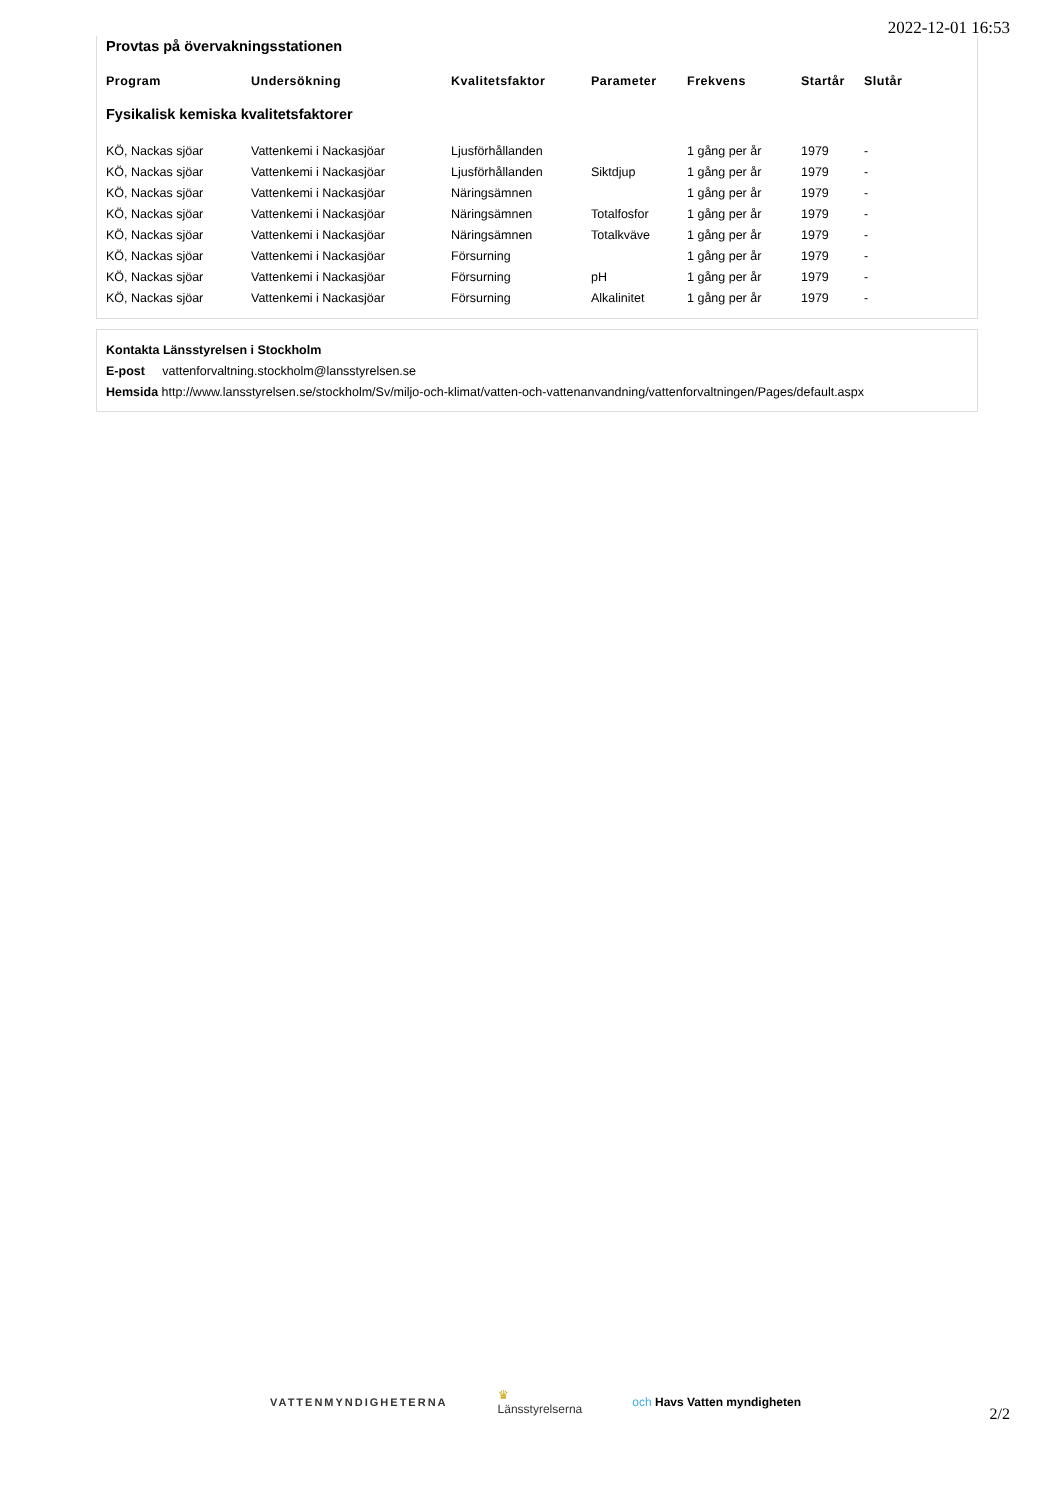2022-12-01 16:53
Provtas på övervakningsstationen
| Program | Undersökning | Kvalitetsfaktor | Parameter | Frekvens | Startår | Slutår |
| --- | --- | --- | --- | --- | --- | --- |
| Fysikalisk kemiska kvalitetsfaktorer | | | | | | |
| KÖ, Nackas sjöar | Vattenkemi i Nackasjöar | Ljusförhållanden | | 1 gång per år | 1979 | - |
| KÖ, Nackas sjöar | Vattenkemi i Nackasjöar | Ljusförhållanden | Siktdjup | 1 gång per år | 1979 | - |
| KÖ, Nackas sjöar | Vattenkemi i Nackasjöar | Näringsämnen | | 1 gång per år | 1979 | - |
| KÖ, Nackas sjöar | Vattenkemi i Nackasjöar | Näringsämnen | Totalfosfor | 1 gång per år | 1979 | - |
| KÖ, Nackas sjöar | Vattenkemi i Nackasjöar | Näringsämnen | Totalkväve | 1 gång per år | 1979 | - |
| KÖ, Nackas sjöar | Vattenkemi i Nackasjöar | Försurning | | 1 gång per år | 1979 | - |
| KÖ, Nackas sjöar | Vattenkemi i Nackasjöar | Försurning | pH | 1 gång per år | 1979 | - |
| KÖ, Nackas sjöar | Vattenkemi i Nackasjöar | Försurning | Alkalinitet | 1 gång per år | 1979 | - |
Kontakta Länsstyrelsen i Stockholm
E-post vattenforvaltning.stockholm@lansstyrelsen.se
Hemsida http://www.lansstyrelsen.se/stockholm/Sv/miljo-och-klimat/vatten-och-vattenanvandning/vattenforvaltningen/Pages/default.aspx
VATTENMYNDIGHETERNA
♛
Länsstyrelserna
och Havs Vatten myndigheten
2/2